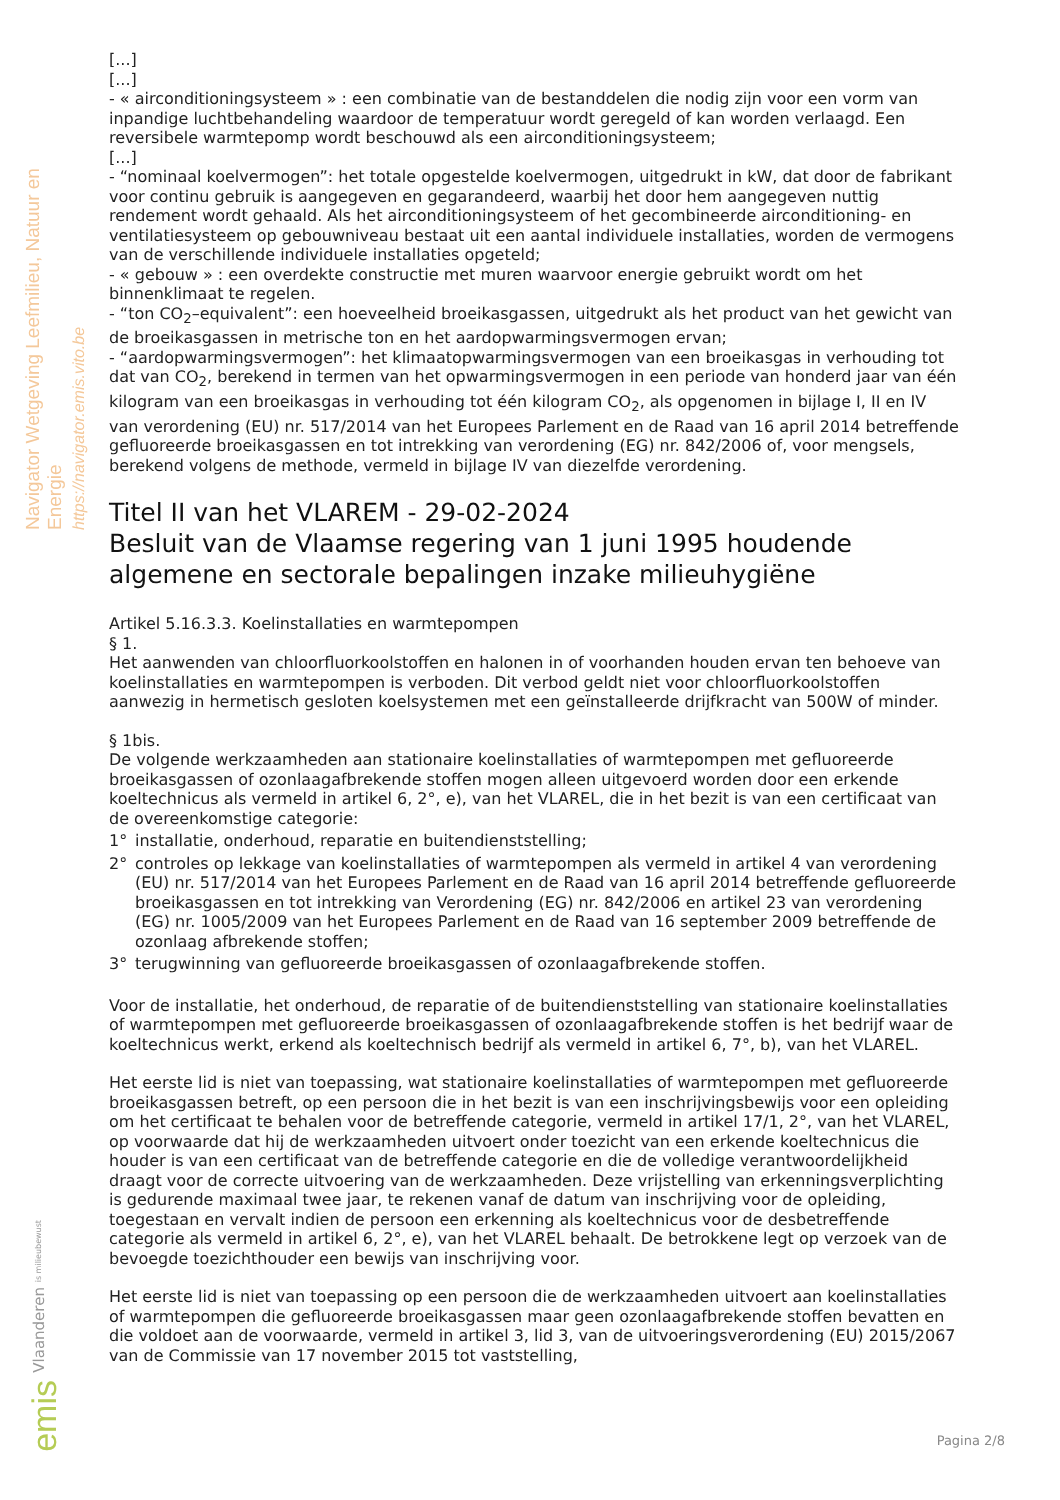Navigator Wetgeving Leefmilieu, Natuur en Energie
https://navigator.emis.vito.be
[...]
[...]
- « airconditioningsysteem » : een combinatie van de bestanddelen die nodig zijn voor een vorm van inpandige luchtbehandeling waardoor de temperatuur wordt geregeld of kan worden verlaagd. Een reversibele warmtepomp wordt beschouwd als een airconditioningsysteem;
[...]
- “nominaal koelvermogen”: het totale opgestelde koelvermogen, uitgedrukt in kW, dat door de fabrikant voor continu gebruik is aangegeven en gegarandeerd, waarbij het door hem aangegeven nuttig rendement wordt gehaald. Als het airconditioningsysteem of het gecombineerde airconditioning- en ventilatiesysteem op gebouwniveau bestaat uit een aantal individuele installaties, worden de vermogens van de verschillende individuele installaties opgeteld;
- « gebouw » : een overdekte constructie met muren waarvoor energie gebruikt wordt om het binnenklimaat te regelen.
- “ton CO<sub>2</sub>–equivalent”: een hoeveelheid broeikasgassen, uitgedrukt als het product van het gewicht van de broeikasgassen in metrische ton en het aardopwarmingsvermogen ervan;
- “aardopwarmingsvermogen”: het klimaatopwarmingsvermogen van een broeikasgas in verhouding tot dat van CO<sub>2</sub>, berekend in termen van het opwarmingsvermogen in een periode van honderd jaar van één kilogram van een broeikasgas in verhouding tot één kilogram CO<sub>2</sub>, als opgenomen in bijlage I, II en IV van verordening (EU) nr. 517/2014 van het Europees Parlement en de Raad van 16 april 2014 betreffende gefluoreerde broeikasgassen en tot intrekking van verordening (EG) nr. 842/2006 of, voor mengsels, berekend volgens de methode, vermeld in bijlage IV van diezelfde verordening.
Titel II van het VLAREM - 29-02-2024
Besluit van de Vlaamse regering van 1 juni 1995 houdende algemene en sectorale bepalingen inzake milieuhygiëne
Artikel 5.16.3.3. Koelinstallaties en warmtepompen
§ 1.
Het aanwenden van chloorfluorkoolstoffen en halonen in of voorhanden houden ervan ten behoeve van koelinstallaties en warmtepompen is verboden. Dit verbod geldt niet voor chloorfluorkoolstoffen aanwezig in hermetisch gesloten koelsystemen met een geïnstalleerde drijfkracht van 500W of minder.
§ 1bis.
De volgende werkzaamheden aan stationaire koelinstallaties of warmtepompen met gefluoreerde broeikasgassen of ozonlaagafbrekende stoffen mogen alleen uitgevoerd worden door een erkende koeltechnicus als vermeld in artikel 6, 2°, e), van het VLAREL, die in het bezit is van een certificaat van de overeenkomstige categorie:
1° installatie, onderhoud, reparatie en buitendienststelling;
2° controles op lekkage van koelinstallaties of warmtepompen als vermeld in artikel 4 van verordening (EU) nr. 517/2014 van het Europees Parlement en de Raad van 16 april 2014 betreffende gefluoreerde broeikasgassen en tot intrekking van Verordening (EG) nr. 842/2006 en artikel 23 van verordening (EG) nr. 1005/2009 van het Europees Parlement en de Raad van 16 september 2009 betreffende de ozonlaag afbrekende stoffen;
3° terugwinning van gefluoreerde broeikasgassen of ozonlaagafbrekende stoffen.
Voor de installatie, het onderhoud, de reparatie of de buitendienststelling van stationaire koelinstallaties of warmtepompen met gefluoreerde broeikasgassen of ozonlaagafbrekende stoffen is het bedrijf waar de koeltechnicus werkt, erkend als koeltechnisch bedrijf als vermeld in artikel 6, 7°, b), van het VLAREL.
Het eerste lid is niet van toepassing, wat stationaire koelinstallaties of warmtepompen met gefluoreerde broeikasgassen betreft, op een persoon die in het bezit is van een inschrijvingsbewijs voor een opleiding om het certificaat te behalen voor de betreffende categorie, vermeld in artikel 17/1, 2°, van het VLAREL, op voorwaarde dat hij de werkzaamheden uitvoert onder toezicht van een erkende koeltechnicus die houder is van een certificaat van de betreffende categorie en die de volledige verantwoordelijkheid draagt voor de correcte uitvoering van de werkzaamheden. Deze vrijstelling van erkenningsverplichting is gedurende maximaal twee jaar, te rekenen vanaf de datum van inschrijving voor de opleiding, toegestaan en vervalt indien de persoon een erkenning als koeltechnicus voor de desbetreffende categorie als vermeld in artikel 6, 2°, e), van het VLAREL behaalt. De betrokkene legt op verzoek van de bevoegde toezichthouder een bewijs van inschrijving voor.
Het eerste lid is niet van toepassing op een persoon die de werkzaamheden uitvoert aan koelinstallaties of warmtepompen die gefluoreerde broeikasgassen maar geen ozonlaagafbrekende stoffen bevatten en die voldoet aan de voorwaarde, vermeld in artikel 3, lid 3, van de uitvoeringsverordening (EU) 2015/2067 van de Commissie van 17 november 2015 tot vaststelling,
Vlaanderen is milieubewust
emis
Pagina 2/8